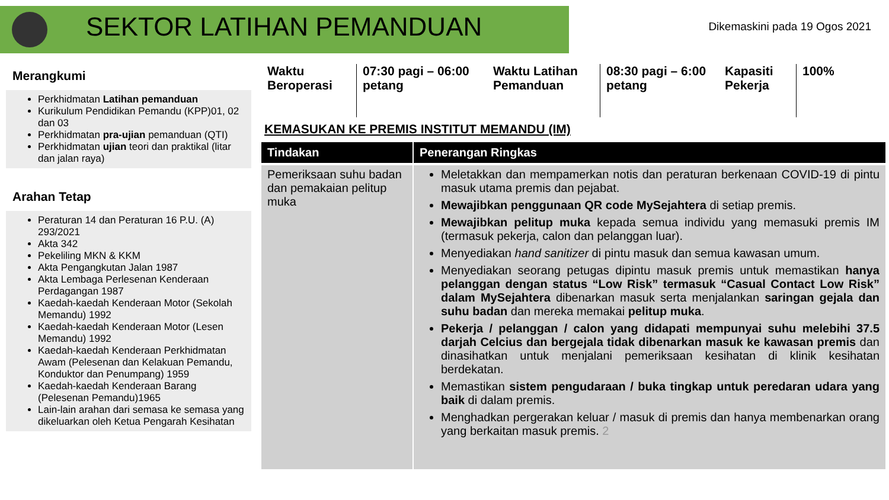SEKTOR LATIHAN PEMANDUAN
Dikemaskini pada 19 Ogos 2021
Merangkumi
Perkhidmatan Latihan pemanduan
Kurikulum Pendidikan Pemandu (KPP)01, 02 dan 03
Perkhidmatan pra-ujian pemanduan (QTI)
Perkhidmatan ujian teori dan praktikal (litar dan jalan raya)
Arahan Tetap
Peraturan 14 dan Peraturan 16 P.U. (A) 293/2021
Akta 342
Pekeliling MKN & KKM
Akta Pengangkutan Jalan 1987
Akta Lembaga Perlesenan Kenderaan Perdagangan 1987
Kaedah-kaedah Kenderaan Motor (Sekolah Memandu) 1992
Kaedah-kaedah Kenderaan Motor (Lesen Memandu) 1992
Kaedah-kaedah Kenderaan Perkhidmatan Awam (Pelesenan dan Kelakuan Pemandu, Konduktor dan Penumpang) 1959
Kaedah-kaedah Kenderaan Barang (Pelesenan Pemandu)1965
Lain-lain arahan dari semasa ke semasa yang dikeluarkan oleh Ketua Pengarah Kesihatan
Waktu Beroperasi
07:30 pagi – 06:00 petang
Waktu Latihan Pemanduan
08:30 pagi – 6:00 petang
Kapasiti Pekerja
100%
KEMASUKAN KE PREMIS INSTITUT MEMANDU (IM)
| Tindakan | Penerangan Ringkas |
| --- | --- |
| Pemeriksaan suhu badan dan pemakaian pelitup muka | Meletakkan dan mempamerkan notis dan peraturan berkenaan COVID-19 di pintu masuk utama premis dan pejabat. Mewajibkan penggunaan QR code MySejahtera di setiap premis. Mewajibkan pelitup muka kepada semua individu yang memasuki premis IM (termasuk pekerja, calon dan pelanggan luar). Menyediakan hand sanitizer di pintu masuk dan semua kawasan umum. Menyediakan seorang petugas dipintu masuk premis untuk memastikan hanya pelanggan dengan status “Low Risk” termasuk “Casual Contact Low Risk” dalam MySejahtera dibenarkan masuk serta menjalankan saringan gejala dan suhu badan dan mereka memakai pelitup muka . Pekerja / pelanggan / calon yang didapati mempunyai suhu melebihi 37.5 darjah Celcius dan bergejala tidak dibenarkan masuk ke kawasan premis dan dinasihatkan untuk menjalani pemeriksaan kesihatan di klinik kesihatan berdekatan. Memastikan sistem pengudaraan / buka tingkap untuk peredaran udara yang baik di dalam premis. Menghadkan pergerakan keluar / masuk di premis dan hanya membenarkan orang yang berkaitan masuk premis. 2 |